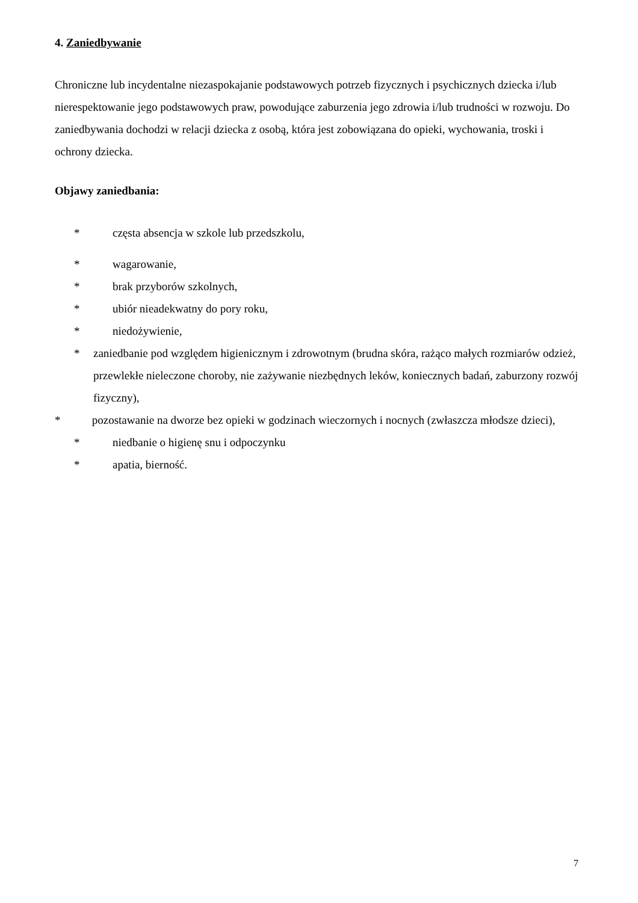4. Zaniedbywanie
Chroniczne lub incydentalne niezaspokajanie podstawowych potrzeb fizycznych i psychicznych dziecka i/lub nierespektowanie jego podstawowych praw, powodujące zaburzenia jego zdrowia i/lub trudności w rozwoju. Do zaniedbywania dochodzi w relacji dziecka z osobą, która jest zobowiązana do opieki, wychowania, troski i ochrony dziecka.
Objawy zaniedbania:
* częsta absencja w szkole lub przedszkolu,
* wagarowanie,
* brak przyborów szkolnych,
* ubiór nieadekwatny do pory roku,
* niedożywienie,
* zaniedbanie pod względem higienicznym i zdrowotnym (brudna skóra, rażąco małych rozmiarów odzież, przewlekłe nieleczone choroby, nie zażywanie niezbędnych leków, koniecznych badań, zaburzony rozwój fizyczny),
* pozostawanie na dworze bez opieki w godzinach wieczornych i nocnych (zwłaszcza młodsze dzieci),
* niedbanie o higienę snu i odpoczynku
* apatia, bierność.
7